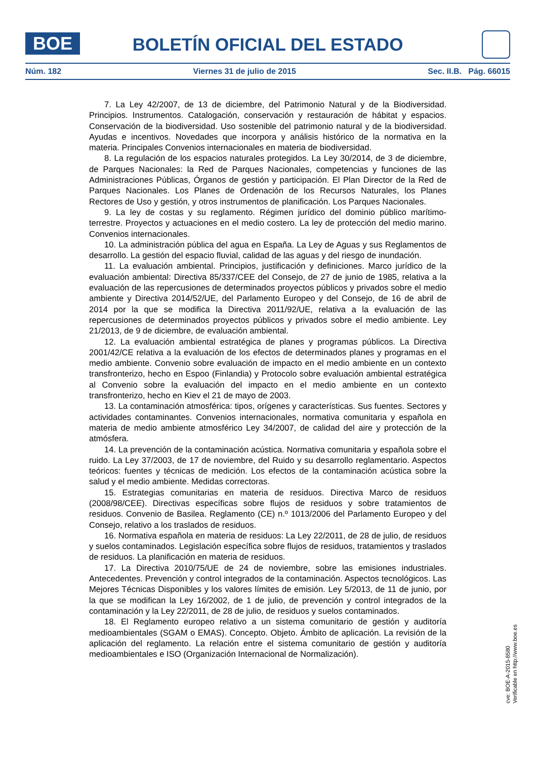BOE
BOLETÍN OFICIAL DEL ESTADO
Núm. 182 Viernes 31 de julio de 2015 Sec. II.B. Pág. 66015
7. La Ley 42/2007, de 13 de diciembre, del Patrimonio Natural y de la Biodiversidad. Principios. Instrumentos. Catalogación, conservación y restauración de hábitat y espacios. Conservación de la biodiversidad. Uso sostenible del patrimonio natural y de la biodiversidad. Ayudas e incentivos. Novedades que incorpora y análisis histórico de la normativa en la materia. Principales Convenios internacionales en materia de biodiversidad.
8. La regulación de los espacios naturales protegidos. La Ley 30/2014, de 3 de diciembre, de Parques Nacionales: la Red de Parques Nacionales, competencias y funciones de las Administraciones Públicas, Órganos de gestión y participación. El Plan Director de la Red de Parques Nacionales. Los Planes de Ordenación de los Recursos Naturales, los Planes Rectores de Uso y gestión, y otros instrumentos de planificación. Los Parques Nacionales.
9. La ley de costas y su reglamento. Régimen jurídico del dominio público marítimo-terrestre. Proyectos y actuaciones en el medio costero. La ley de protección del medio marino. Convenios internacionales.
10. La administración pública del agua en España. La Ley de Aguas y sus Reglamentos de desarrollo. La gestión del espacio fluvial, calidad de las aguas y del riesgo de inundación.
11. La evaluación ambiental. Principios, justificación y definiciones. Marco jurídico de la evaluación ambiental: Directiva 85/337/CEE del Consejo, de 27 de junio de 1985, relativa a la evaluación de las repercusiones de determinados proyectos públicos y privados sobre el medio ambiente y Directiva 2014/52/UE, del Parlamento Europeo y del Consejo, de 16 de abril de 2014 por la que se modifica la Directiva 2011/92/UE, relativa a la evaluación de las repercusiones de determinados proyectos públicos y privados sobre el medio ambiente. Ley 21/2013, de 9 de diciembre, de evaluación ambiental.
12. La evaluación ambiental estratégica de planes y programas públicos. La Directiva 2001/42/CE relativa a la evaluación de los efectos de determinados planes y programas en el medio ambiente. Convenio sobre evaluación de impacto en el medio ambiente en un contexto transfronterizo, hecho en Espoo (Finlandia) y Protocolo sobre evaluación ambiental estratégica al Convenio sobre la evaluación del impacto en el medio ambiente en un contexto transfronterizo, hecho en Kiev el 21 de mayo de 2003.
13. La contaminación atmosférica: tipos, orígenes y características. Sus fuentes. Sectores y actividades contaminantes. Convenios internacionales, normativa comunitaria y española en materia de medio ambiente atmosférico Ley 34/2007, de calidad del aire y protección de la atmósfera.
14. La prevención de la contaminación acústica. Normativa comunitaria y española sobre el ruido. La Ley 37/2003, de 17 de noviembre, del Ruido y su desarrollo reglamentario. Aspectos teóricos: fuentes y técnicas de medición. Los efectos de la contaminación acústica sobre la salud y el medio ambiente. Medidas correctoras.
15. Estrategias comunitarias en materia de residuos. Directiva Marco de residuos (2008/98/CEE). Directivas específicas sobre flujos de residuos y sobre tratamientos de residuos. Convenio de Basilea. Reglamento (CE) n.º 1013/2006 del Parlamento Europeo y del Consejo, relativo a los traslados de residuos.
16. Normativa española en materia de residuos: La Ley 22/2011, de 28 de julio, de residuos y suelos contaminados. Legislación específica sobre flujos de residuos, tratamientos y traslados de residuos. La planificación en materia de residuos.
17. La Directiva 2010/75/UE de 24 de noviembre, sobre las emisiones industriales. Antecedentes. Prevención y control integrados de la contaminación. Aspectos tecnológicos. Las Mejores Técnicas Disponibles y los valores límites de emisión. Ley 5/2013, de 11 de junio, por la que se modifican la Ley 16/2002, de 1 de julio, de prevención y control integrados de la contaminación y la Ley 22/2011, de 28 de julio, de residuos y suelos contaminados.
18. El Reglamento europeo relativo a un sistema comunitario de gestión y auditoría medioambientales (SGAM o EMAS). Concepto. Objeto. Ámbito de aplicación. La revisión de la aplicación del reglamento. La relación entre el sistema comunitario de gestión y auditoría medioambientales e ISO (Organización Internacional de Normalización).
cve: BOE-A-2015-8580
Verificable en http://www.boe.es